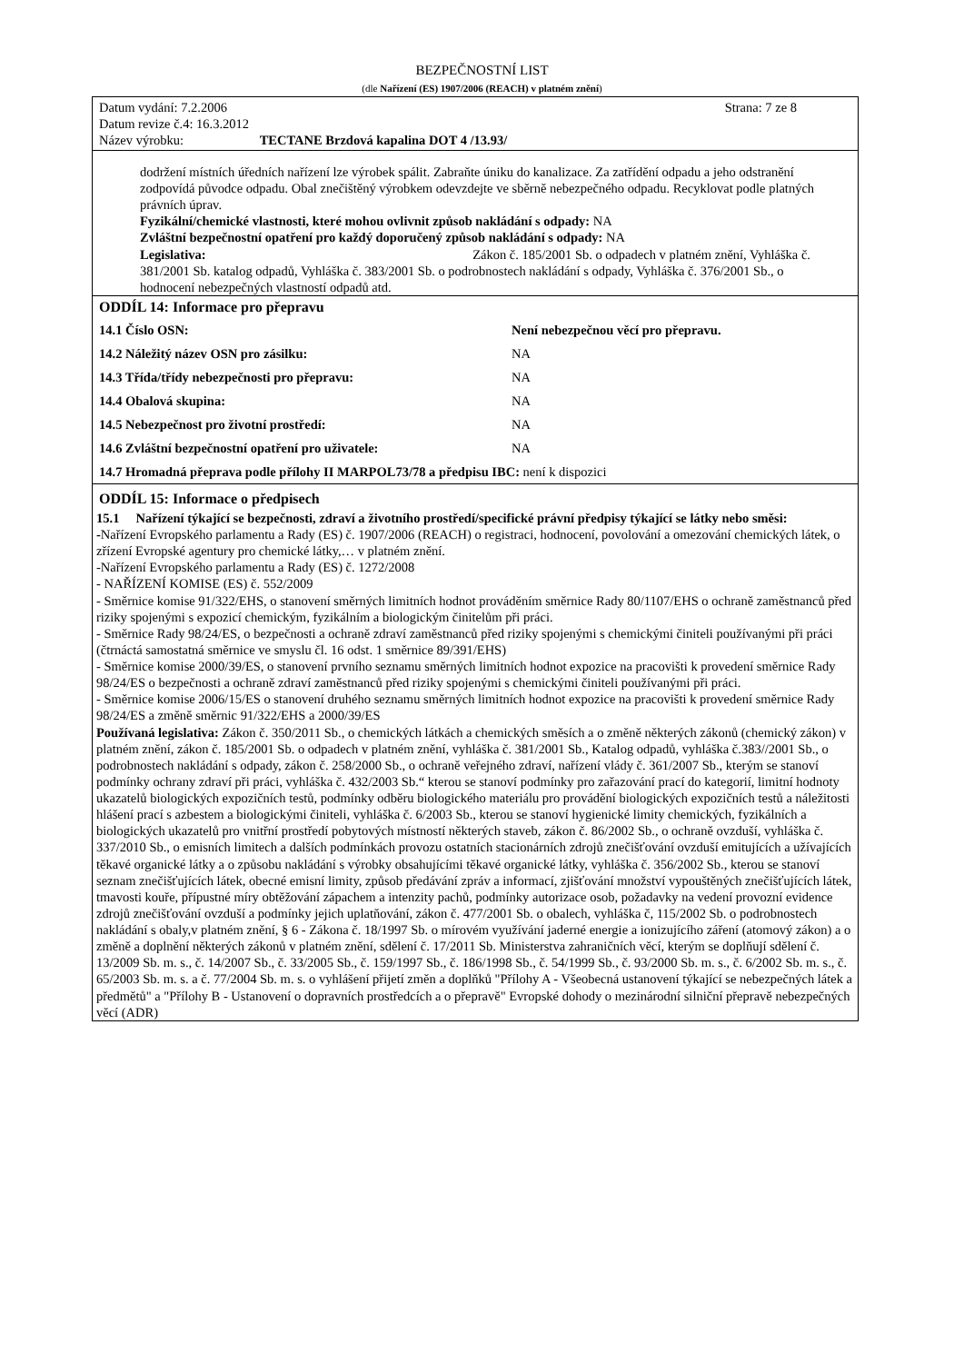BEZPEČNOSTNÍ LIST
(dle Nařízení (ES) 1907/2006 (REACH) v platném znění)
Datum vydání: 7.2.2006 Strana: 7 ze 8
Datum revize č.4: 16.3.2012
Název výrobku: TECTANE Brzdová kapalina DOT 4 /13.93/
dodržení místních úředních nařízení lze výrobek spálit. Zabraňte úniku do kanalizace. Za zatřídění odpadu a jeho odstranění zodpovídá původce odpadu. Obal znečištěný výrobkem odevzdejte ve sběrně nebezpečného odpadu. Recyklovat podle platných právních úprav.
Fyzikální/chemické vlastnosti, které mohou ovlivnit způsob nakládání s odpady: NA
Zvláštní bezpečnostní opatření pro každý doporučený způsob nakládání s odpady: NA
Legislativa: Zákon č. 185/2001 Sb. o odpadech v platném znění, Vyhláška č. 381/2001 Sb. katalog odpadů, Vyhláška č. 383/2001 Sb. o podrobnostech nakládání s odpady, Vyhláška č. 376/2001 Sb., o hodnocení nebezpečných vlastností odpadů atd.
ODDÍL 14: Informace pro přepravu
| 14.1 Číslo OSN: | Není nebezpečnou věcí pro přepravu. |
| 14.2 Náležitý název OSN pro zásilku: | NA |
| 14.3 Třída/třídy nebezpečnosti pro přepravu: | NA |
| 14.4 Obalová skupina: | NA |
| 14.5 Nebezpečnost pro životní prostředí: | NA |
| 14.6 Zvláštní bezpečnostní opatření pro uživatele: | NA |
| 14.7 Hromadná přeprava podle přílohy II MARPOL73/78 a předpisu IBC: není k dispozici | |
ODDÍL 15: Informace o předpisech
15.1 Nařízení týkající se bezpečnosti, zdraví a životního prostředí/specifické právní předpisy týkající se látky nebo směsi:
-Nařízení Evropského parlamentu a Rady (ES) č. 1907/2006 (REACH) o registraci, hodnocení, povolování a omezování chemických látek, o zřízení Evropské agentury pro chemické látky,… v platném znění.
-Nařízení Evropského parlamentu a Rady (ES) č. 1272/2008
- NAŘÍZENÍ KOMISE (ES) č. 552/2009
- Směrnice komise 91/322/EHS, o stanovení směrných limitních hodnot prováděním směrnice Rady 80/1107/EHS o ochraně zaměstnanců před riziky spojenými s expozicí chemickým, fyzikálním a biologickým činitelům při práci.
- Směrnice Rady 98/24/ES, o bezpečnosti a ochraně zdraví zaměstnanců před riziky spojenými s chemickými činiteli používanými při práci (čtrnáctá samostatná směrnice ve smyslu čl. 16 odst. 1 směrnice 89/391/EHS)
- Směrnice komise 2000/39/ES, o stanovení prvního seznamu směrných limitních hodnot expozice na pracovišti k provedení směrnice Rady 98/24/ES o bezpečnosti a ochraně zdraví zaměstnanců před riziky spojenými s chemickými činiteli používanými při práci.
- Směrnice komise 2006/15/ES o stanovení druhého seznamu směrných limitních hodnot expozice na pracovišti k provedení směrnice Rady 98/24/ES a změně směrnic 91/322/EHS a 2000/39/ES
Používaná legislativa: Zákon č. 350/2011 Sb., o chemických látkách a chemických směsích a o změně některých zákonů (chemický zákon) v platném znění, zákon č. 185/2001 Sb. o odpadech v platném znění, vyhláška č. 381/2001 Sb., Katalog odpadů, vyhláška č.383//2001 Sb., o podrobnostech nakládání s odpady, zákon č. 258/2000 Sb., o ochraně veřejného zdraví, nařízení vlády č. 361/2007 Sb., kterým se stanoví podmínky ochrany zdraví při práci, vyhláška č. 432/2003 Sb.“ kterou se stanoví podmínky pro zařazování prací do kategorií, limitní hodnoty ukazatelů biologických expozičních testů, podmínky odběru biologického materiálu pro provádění biologických expozičních testů a náležitosti hlášení prací s azbestem a biologickými činiteli, vyhláška č. 6/2003 Sb., kterou se stanoví hygienické limity chemických, fyzikálních a biologických ukazatelů pro vnitřní prostředí pobytových místností některých staveb, zákon č. 86/2002 Sb., o ochraně ovzduší, vyhláška č. 337/2010 Sb., o emisních limitech a dalších podmínkách provozu ostatních stacionárních zdrojů znečišťování ovzduší emitujících a užívajících těkavé organické látky a o způsobu nakládání s výrobky obsahujícími těkavé organické látky, vyhláška č. 356/2002 Sb., kterou se stanoví seznam znečišťujících látek, obecné emisní limity, způsob předávání zpráv a informací, zjišťování množství vypouštěných znečišťujících látek, tmavosti kouře, přípustné míry obtěžování zápachem a intenzity pachů, podmínky autorizace osob, požadavky na vedení provozní evidence zdrojů znečišťování ovzduší a podmínky jejich uplatňování, zákon č. 477/2001 Sb. o obalech, vyhláška č, 115/2002 Sb. o podrobnostech nakládání s obaly,v platném znění, § 6 - Zákona č. 18/1997 Sb. o mírovém využívání jaderné energie a ionizujícího záření (atomový zákon) a o změně a doplnění některých zákonů v platném znění, sdělení č. 17/2011 Sb. Ministerstva zahraničních věcí, kterým se doplňují sdělení č. 13/2009 Sb. m. s., č. 14/2007 Sb., č. 33/2005 Sb., č. 159/1997 Sb., č. 186/1998 Sb., č. 54/1999 Sb., č. 93/2000 Sb. m. s., č. 6/2002 Sb. m. s., č. 65/2003 Sb. m. s. a č. 77/2004 Sb. m. s. o vyhlášení přijetí změn a doplňků "Přílohy A - Všeobecná ustanovení týkající se nebezpečných látek a předmětů" a "Přílohy B - Ustanovení o dopravních prostředcích a o přepravě" Evropské dohody o mezinárodní silniční přepravě nebezpečných věcí (ADR)